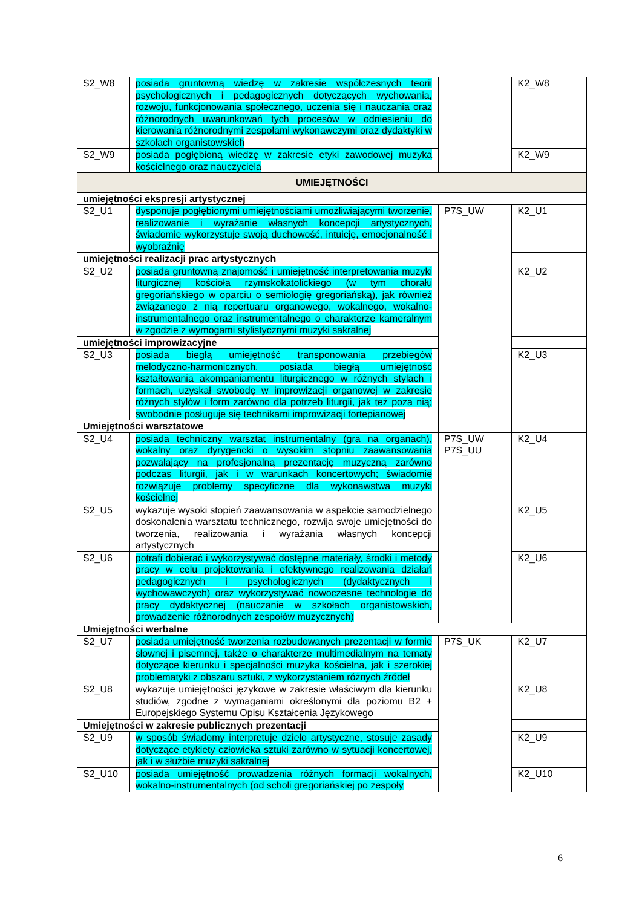| S2_W8 | posiada gruntowną wiedzę w zakresie współczesnych teorii psychologicznych i pedagogicznych dotyczących wychowania, rozwoju, funkcjonowania społecznego, uczenia się i nauczania oraz różnorodnych uwarunkowań tych procesów w odniesieniu do kierowania różnorodnymi zespołami wykonawczymi oraz dydaktyki w szkołach organistowskich | | K2_W8 |
| S2_W9 | posiada pogłębioną wiedzę w zakresie etyki zawodowej muzyka kościelnego oraz nauczyciela | | K2_W9 |
| UMIEJĘTNOŚCI | | | |
| umiejętności ekspresji artystycznej | | | |
| S2_U1 | dysponuje pogłębionymi umiejętnościami umożliwiającymi tworzenie, realizowanie i wyrażanie własnych koncepcji artystycznych, świadomie wykorzystuje swoją duchowość, intuicję, emocjonalność i wyobraźnię | P7S_UW | K2_U1 |
| umiejętności realizacji prac artystycznych | | | |
| S2_U2 | posiada gruntowną znajomość i umiejętność interpretowania muzyki liturgicznej kościoła rzymskokatolickiego (w tym chorału gregoriańskiego w oparciu o semiologię gregoriańską), jak również związanego z nią repertuaru organowego, wokalnego, wokalno-instrumentalnego oraz instrumentalnego o charakterze kameralnym w zgodzie z wymogami stylistycznymi muzyki sakralnej | | K2_U2 |
| umiejętności improwizacyjne | | | |
| S2_U3 | posiada biegłą umiejętność transponowania przebiegów melodyczno-harmonicznych, posiada biegłą umiejętność kształtowania akompaniamentu liturgicznego w różnych stylach i formach, uzyskał swobodę w improwizacji organowej w zakresie różnych stylów i form zarówno dla potrzeb liturgii, jak też poza nią; swobodnie posługuje się technikami improwizacji fortepianowej | | K2_U3 |
| Umiejętności warsztatowe | | | |
| S2_U4 | posiada techniczny warsztat instrumentalny (gra na organach), wokalny oraz dyrygencki o wysokim stopniu zaawansowania pozwalający na profesjonalną prezentację muzyczną zarówno podczas liturgii, jak i w warunkach koncertowych; świadomie rozwiązuje problemy specyficzne dla wykonawstwa muzyki kościelnej | P7S_UW P7S_UU | K2_U4 |
| S2_U5 | wykazuje wysoki stopień zaawansowania w aspekcie samodzielnego doskonalenia warsztatu technicznego, rozwija swoje umiejętności do tworzenia, realizowania i wyrażania własnych koncepcji artystycznych | | K2_U5 |
| S2_U6 | potrafi dobierać i wykorzystywać dostępne materiały, środki i metody pracy w celu projektowania i efektywnego realizowania działań pedagogicznych i psychologicznych (dydaktycznych i wychowawczych) oraz wykorzystywać nowoczesne technologie do pracy dydaktycznej (nauczanie w szkołach organistowskich, prowadzenie różnorodnych zespołów muzycznych) | | K2_U6 |
| Umiejętności werbalne | | | |
| S2_U7 | posiada umiejętność tworzenia rozbudowanych prezentacji w formie słownej i pisemnej, także o charakterze multimedialnym na tematy dotyczące kierunku i specjalności muzyka kościelna, jak i szerokiej problematyki z obszaru sztuki, z wykorzystaniem różnych źródeł | P7S_UK | K2_U7 |
| S2_U8 | wykazuje umiejętności językowe w zakresie właściwym dla kierunku studiów, zgodne z wymaganiami określonymi dla poziomu B2 + Europejskiego Systemu Opisu Kształcenia Językowego | | K2_U8 |
| Umiejętności w zakresie publicznych prezentacji | | | |
| S2_U9 | w sposób świadomy interpretuje dzieło artystyczne, stosuje zasady dotyczące etykiety człowieka sztuki zarówno w sytuacji koncertowej, jak i w służbie muzyki sakralnej | | K2_U9 |
| S2_U10 | posiada umiejętność prowadzenia różnych formacji wokalnych, wokalno-instrumentalnych (od scholi gregoriańskiej po zespoły | | K2_U10 |
6